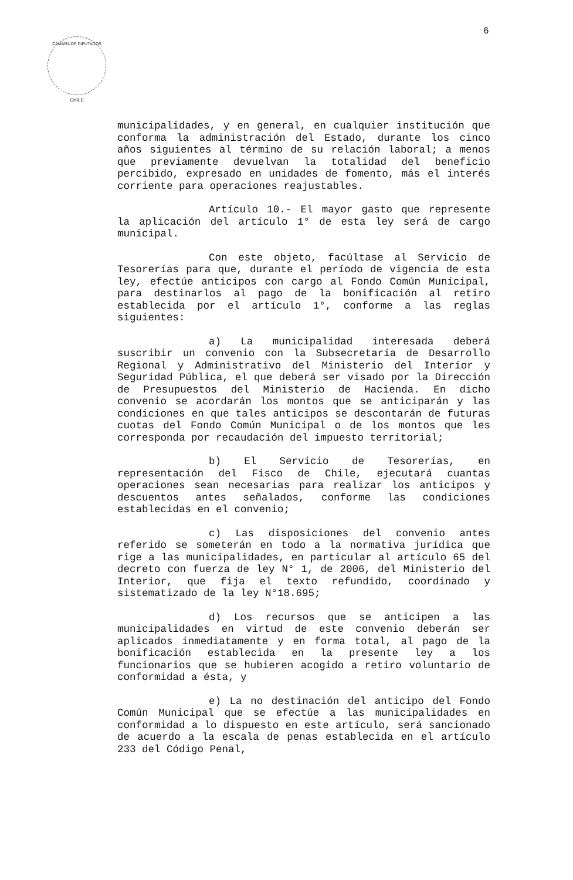6
CÁMARA DE DIPUTADOS
CHILE
municipalidades, y en general, en cualquier institución que conforma la administración del Estado, durante los cinco años siguientes al término de su relación laboral; a menos que previamente devuelvan la totalidad del beneficio percibido, expresado en unidades de fomento, más el interés corriente para operaciones reajustables.
Artículo 10.- El mayor gasto que represente la aplicación del artículo 1° de esta ley será de cargo municipal.
Con este objeto, facúltase al Servicio de Tesorerías para que, durante el período de vigencia de esta ley, efectúe anticipos con cargo al Fondo Común Municipal, para destinarlos al pago de la bonificación al retiro establecida por el artículo 1°, conforme a las reglas siguientes:
a) La municipalidad interesada deberá suscribir un convenio con la Subsecretaría de Desarrollo Regional y Administrativo del Ministerio del Interior y Seguridad Pública, el que deberá ser visado por la Dirección de Presupuestos del Ministerio de Hacienda. En dicho convenio se acordarán los montos que se anticiparán y las condiciones en que tales anticipos se descontarán de futuras cuotas del Fondo Común Municipal o de los montos que les corresponda por recaudación del impuesto territorial;
b) El Servicio de Tesorerías, en representación del Fisco de Chile, ejecutará cuantas operaciones sean necesarias para realizar los anticipos y descuentos antes señalados, conforme las condiciones establecidas en el convenio;
c) Las disposiciones del convenio antes referido se someterán en todo a la normativa jurídica que rige a las municipalidades, en particular al artículo 65 del decreto con fuerza de ley N° 1, de 2006, del Ministerio del Interior, que fija el texto refundido, coordinado y sistematizado de la ley N°18.695;
d) Los recursos que se anticipen a las municipalidades en virtud de este convenio deberán ser aplicados inmediatamente y en forma total, al pago de la bonificación establecida en la presente ley a los funcionarios que se hubieren acogido a retiro voluntario de conformidad a ésta, y
e) La no destinación del anticipo del Fondo Común Municipal que se efectúe a las municipalidades en conformidad a lo dispuesto en este artículo, será sancionado de acuerdo a la escala de penas establecida en el artículo 233 del Código Penal,